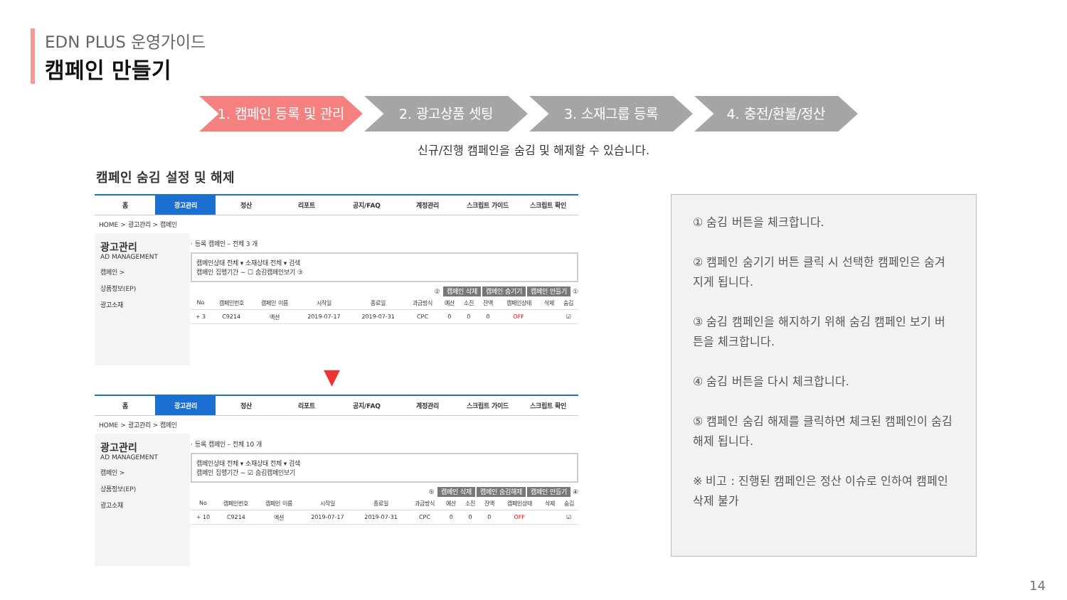EDN PLUS 운영가이드
캠페인 만들기
1. 캠페인 등록 및 관리 2. 광고상품 셋팅 3. 소재그룹 등록 4. 충전/환불/정산
신규/진행 캠페인을 숨김 및 해제할 수 있습니다.
캠페인 숨김 설정 및 해제
홈 광고관리 정산 리포트 공지/FAQ 계정관리 스크립트 가이드 스크립트 확인
HOME > 광고관리 > 캠페인
광고관리
AD MANAGEMENT
캠페인 >
상품정보(EP)
광고소재
· 등록 캠페인 – 전체 3 개
캠페인상태 전체 ▾ 소재상태 전체 ▾ 검색
캠페인 집행기간 ~ ☐ 숨김캠페인보기 ③
② 캠페인 삭제 캠페인 숨기기 캠페인 만들기 ①
| No | 캠페인번호 | 캠페인 이름 | 시작일 | 종료일 | 과금방식 | 예산 | 소진 | 잔액 | 캠페인상태 | 삭제 | 숨김 |
| --- | --- | --- | --- | --- | --- | --- | --- | --- | --- | --- | --- |
| + 3 | C9214 | 액션 | 2019-07-17 | 2019-07-31 | CPC | 0 | 0 | 0 | OFF | | ☑ |
▼
홈 광고관리 정산 리포트 공지/FAQ 계정관리 스크립트 가이드 스크립트 확인
HOME > 광고관리 > 캠페인
광고관리
AD MANAGEMENT
캠페인 >
상품정보(EP)
광고소재
· 등록 캠페인 – 전체 10 개
캠페인상태 전체 ▾ 소재상태 전체 ▾ 검색
캠페인 집행기간 ~ ☑ 숨김캠페인보기
⑤ 캠페인 삭제 캠페인 숨김해제 캠페인 만들기 ④
| No | 캠페인번호 | 캠페인 이름 | 시작일 | 종료일 | 과금방식 | 예산 | 소진 | 잔액 | 캠페인상태 | 삭제 | 숨김 |
| --- | --- | --- | --- | --- | --- | --- | --- | --- | --- | --- | --- |
| + 10 | C9214 | 액션 | 2019-07-17 | 2019-07-31 | CPC | 0 | 0 | 0 | OFF | | ☑ |
① 숨김 버튼을 체크합니다.
② 캠페인 숨기기 버튼 클릭 시 선택한 캠페인은 숨겨지게 됩니다.
③ 숨김 캠페인을 해지하기 위해 숨김 캠페인 보기 버튼을 체크합니다.
④ 숨김 버튼을 다시 체크합니다.
⑤ 캠페인 숨김 해제를 클릭하면 체크된 캠페인이 숨김 해제 됩니다.
※ 비고 : 진행된 캠페인은 정산 이슈로 인하여 캠페인 삭제 불가
14